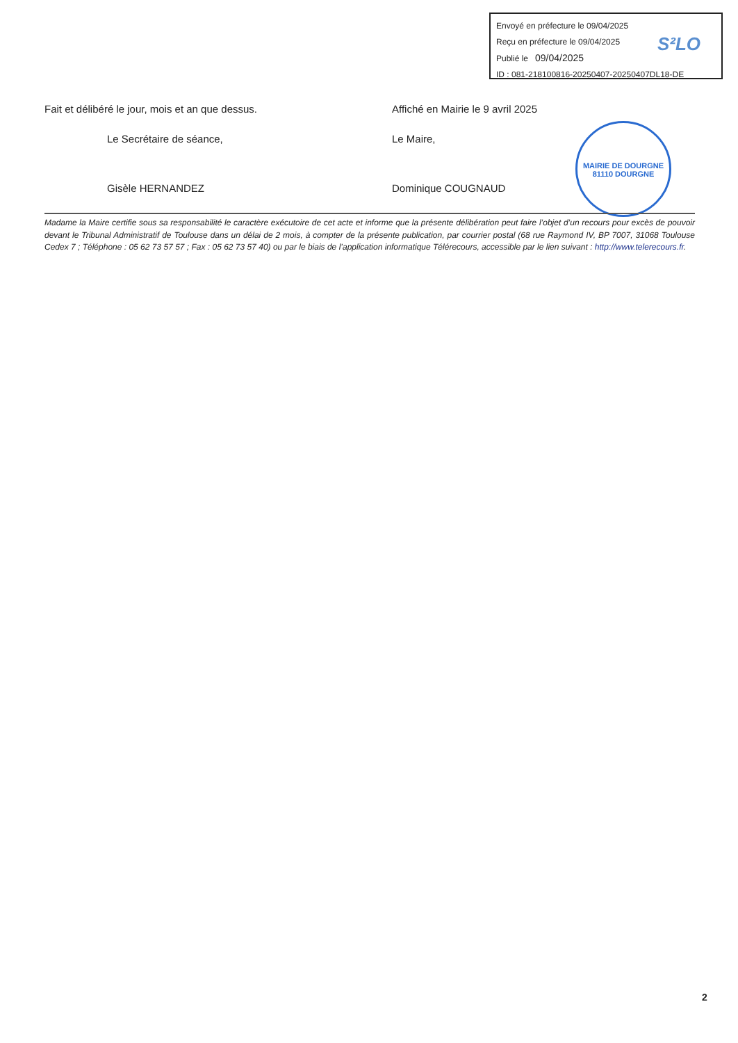Envoyé en préfecture le 09/04/2025
Reçu en préfecture le 09/04/2025
Publié le 09/04/2025
ID : 081-218100816-20250407-20250407DL18-DE
S²LO
Fait et délibéré le jour, mois et an que dessus.
Le Secrétaire de séance,
Gisèle HERNANDEZ
Affiché en Mairie le 9 avril 2025
Le Maire,
Dominique COUGNAUD
MAIRIE DE DOURGNE
81110 DOURGNE
Madame la Maire certifie sous sa responsabilité le caractère exécutoire de cet acte et informe que la présente délibération peut faire l’objet d’un recours pour excès de pouvoir devant le Tribunal Administratif de Toulouse dans un délai de 2 mois, à compter de la présente publication, par courrier postal (68 rue Raymond IV, BP 7007, 31068 Toulouse Cedex 7 ; Téléphone : 05 62 73 57 57 ; Fax : 05 62 73 57 40) ou par le biais de l’application informatique Télérecours, accessible par le lien suivant : http://www.telerecours.fr.
2